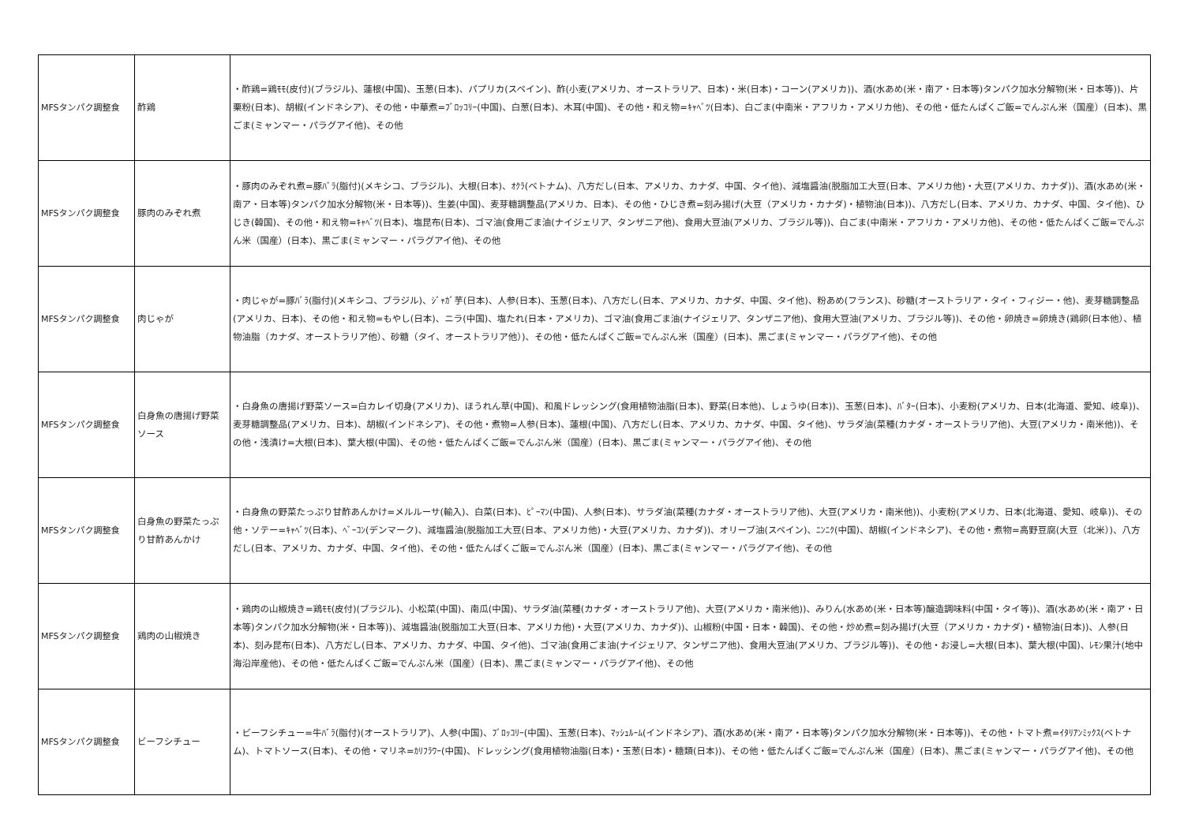| MFSタンパク調整食 | 酢鶏 | ・酢鶏=鶏ﾓﾓ(皮付)(ブラジル)、蓮根(中国)、玉葱(日本)、パプリカ(スペイン)、酢(小麦(アメリカ、オーストラリア、日本)・米(日本)・コーン(アメリカ))、酒(水あめ(米・南ア・日本等)タンパク加水分解物(米・日本等))、片栗粉(日本)、胡椒(インドネシア)、その他・中華煮=ﾌﾞﾛｯｺﾘｰ(中国)、白葱(日本)、木耳(中国)、その他・和え物=ｷｬﾍﾞﾂ(日本)、白ごま(中南米・アフリカ・アメリカ他)、その他・低たんぱくご飯=でんぷん米（国産）(日本)、黒ごま(ミャンマー・パラグアイ他)、その他 |
| MFSタンパク調整食 | 豚肉のみぞれ煮 | ・豚肉のみぞれ煮=豚ﾊﾞﾗ(脂付)(メキシコ、ブラジル)、大根(日本)、ｵｸﾗ(ベトナム)、八方だし(日本、アメリカ、カナダ、中国、タイ他)、減塩醤油(脱脂加工大豆(日本、アメリカ他)・大豆(アメリカ、カナダ))、酒(水あめ(米・南ア・日本等)タンパク加水分解物(米・日本等))、生姜(中国)、麦芽糖調整品(アメリカ、日本)、その他・ひじき煮=刻み揚げ(大豆（アメリカ・カナダ)・植物油(日本))、八方だし(日本、アメリカ、カナダ、中国、タイ他)、ひじき(韓国)、その他・和え物=ｷｬﾍﾞﾂ(日本)、塩昆布(日本)、ゴマ油(食用ごま油(ナイジェリア、タンザニア他)、食用大豆油(アメリカ、ブラジル等))、白ごま(中南米・アフリカ・アメリカ他)、その他・低たんぱくご飯=でんぷん米（国産）(日本)、黒ごま(ミャンマー・パラグアイ他)、その他 |
| MFSタンパク調整食 | 肉じゃが | ・肉じゃが=豚ﾊﾞﾗ(脂付)(メキシコ、ブラジル)、ｼﾞｬｶﾞ芋(日本)、人参(日本)、玉葱(日本)、八方だし(日本、アメリカ、カナダ、中国、タイ他)、粉あめ(フランス)、砂糖(オーストラリア・タイ・フィジー・他)、麦芽糖調整品(アメリカ、日本)、その他・和え物=もやし(日本)、ニラ(中国)、塩たれ(日本・アメリカ)、ゴマ油(食用ごま油(ナイジェリア、タンザニア他)、食用大豆油(アメリカ、ブラジル等))、その他・卵焼き=卵焼き(鶏卵(日本他）、植物油脂（カナダ、オーストラリア他）、砂糖（タイ、オーストラリア他）)、その他・低たんぱくご飯=でんぷん米（国産）(日本)、黒ごま(ミャンマー・パラグアイ他)、その他 |
| MFSタンパク調整食 | 白身魚の唐揚げ野菜ソース | ・白身魚の唐揚げ野菜ソース=白カレイ切身(アメリカ)、ほうれん草(中国)、和風ドレッシング(食用植物油脂(日本)、野菜(日本他)、しょうゆ(日本))、玉葱(日本)、ﾊﾞﾀｰ(日本)、小麦粉(アメリカ、日本(北海道、愛知、岐阜))、麦芽糖調整品(アメリカ、日本)、胡椒(インドネシア)、その他・煮物=人参(日本)、蓮根(中国)、八方だし(日本、アメリカ、カナダ、中国、タイ他)、サラダ油(菜種(カナダ・オーストラリア他)、大豆(アメリカ・南米他))、その他・浅漬け=大根(日本)、葉大根(中国)、その他・低たんぱくご飯=でんぷん米（国産）(日本)、黒ごま(ミャンマー・パラグアイ他)、その他 |
| MFSタンパク調整食 | 白身魚の野菜たっぷり甘酢あんかけ | ・白身魚の野菜たっぷり甘酢あんかけ=メルルーサ(輸入)、白菜(日本)、ﾋﾟｰﾏﾝ(中国)、人参(日本)、サラダ油(菜種(カナダ・オーストラリア他)、大豆(アメリカ・南米他))、小麦粉(アメリカ、日本(北海道、愛知、岐阜))、その他・ソテー=ｷｬﾍﾞﾂ(日本)、ﾍﾞｰｺﾝ(デンマーク)、減塩醤油(脱脂加工大豆(日本、アメリカ他)・大豆(アメリカ、カナダ))、オリーブ油(スペイン)、ﾆﾝﾆｸ(中国)、胡椒(インドネシア)、その他・煮物=高野豆腐(大豆（北米）)、八方だし(日本、アメリカ、カナダ、中国、タイ他)、その他・低たんぱくご飯=でんぷん米（国産）(日本)、黒ごま(ミャンマー・パラグアイ他)、その他 |
| MFSタンパク調整食 | 鶏肉の山椒焼き | ・鶏肉の山椒焼き=鶏ﾓﾓ(皮付)(ブラジル)、小松菜(中国)、南瓜(中国)、サラダ油(菜種(カナダ・オーストラリア他)、大豆(アメリカ・南米他))、みりん(水あめ(米・日本等)醸造調味料(中国・タイ等))、酒(水あめ(米・南ア・日本等)タンパク加水分解物(米・日本等))、減塩醤油(脱脂加工大豆(日本、アメリカ他)・大豆(アメリカ、カナダ))、山椒粉(中国・日本・韓国)、その他・炒め煮=刻み揚げ(大豆（アメリカ・カナダ)・植物油(日本))、人参(日本)、刻み昆布(日本)、八方だし(日本、アメリカ、カナダ、中国、タイ他)、ゴマ油(食用ごま油(ナイジェリア、タンザニア他)、食用大豆油(アメリカ、ブラジル等))、その他・お浸し=大根(日本)、葉大根(中国)、ﾚﾓﾝ果汁(地中海沿岸産他)、その他・低たんぱくご飯=でんぷん米（国産）(日本)、黒ごま(ミャンマー・パラグアイ他)、その他 |
| MFSタンパク調整食 | ビーフシチュー | ・ビーフシチュー=牛ﾊﾞﾗ(脂付)(オーストラリア)、人参(中国)、ﾌﾞﾛｯｺﾘｰ(中国)、玉葱(日本)、ﾏｯｼｭﾙｰﾑ(インドネシア)、酒(水あめ(米・南ア・日本等)タンパク加水分解物(米・日本等))、その他・トマト煮=ｲﾀﾘｱﾝﾐｯｸｽ(ベトナム)、トマトソース(日本)、その他・マリネ=ｶﾘﾌﾗﾜｰ(中国)、ドレッシング(食用植物油脂(日本)・玉葱(日本)・糖類(日本))、その他・低たんぱくご飯=でんぷん米（国産）(日本)、黒ごま(ミャンマー・パラグアイ他)、その他 |